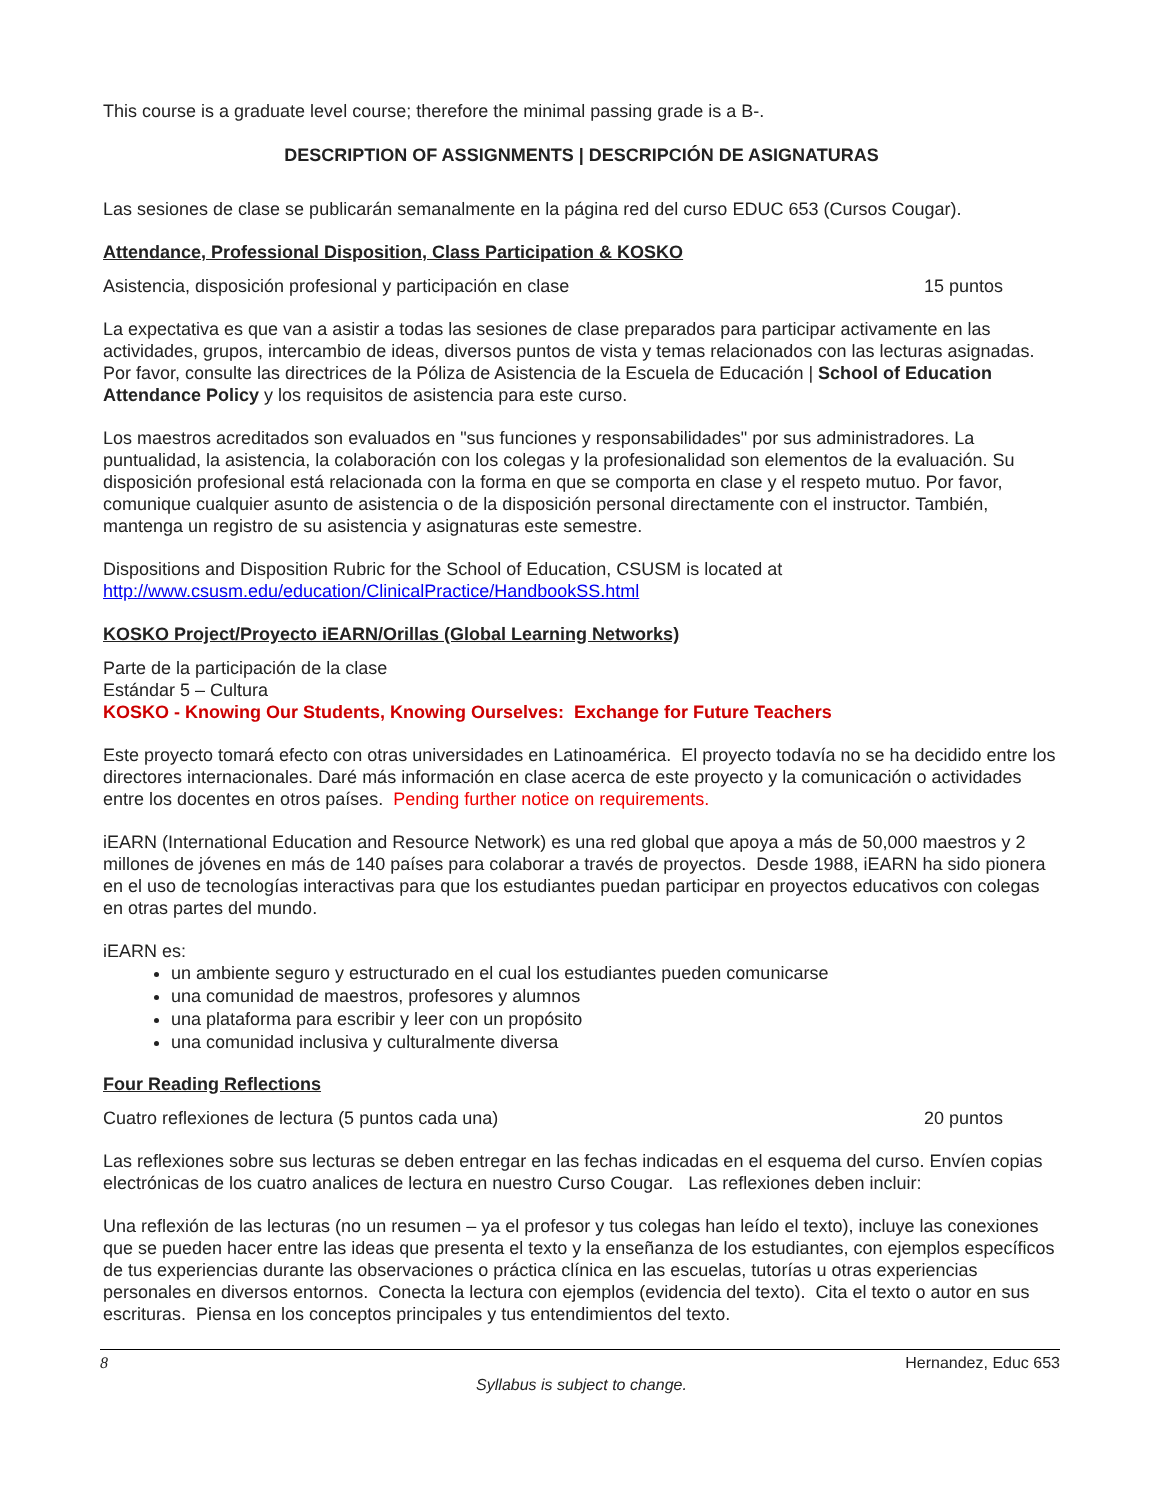This course is a graduate level course; therefore the minimal passing grade is a B-.
DESCRIPTION OF ASSIGNMENTS | DESCRIPCIÓN DE ASIGNATURAS
Las sesiones de clase se publicarán semanalmente en la página red del curso EDUC 653 (Cursos Cougar).
Attendance, Professional Disposition, Class Participation & KOSKO
Asistencia, disposición profesional y participación en clase 15 puntos
La expectativa es que van a asistir a todas las sesiones de clase preparados para participar activamente en las actividades, grupos, intercambio de ideas, diversos puntos de vista y temas relacionados con las lecturas asignadas. Por favor, consulte las directrices de la Póliza de Asistencia de la Escuela de Educación | School of Education Attendance Policy y los requisitos de asistencia para este curso.
Los maestros acreditados son evaluados en "sus funciones y responsabilidades" por sus administradores. La puntualidad, la asistencia, la colaboración con los colegas y la profesionalidad son elementos de la evaluación. Su disposición profesional está relacionada con la forma en que se comporta en clase y el respeto mutuo. Por favor, comunique cualquier asunto de asistencia o de la disposición personal directamente con el instructor. También, mantenga un registro de su asistencia y asignaturas este semestre.
Dispositions and Disposition Rubric for the School of Education, CSUSM is located at
http://www.csusm.edu/education/ClinicalPractice/HandbookSS.html
KOSKO Project/Proyecto iEARN/Orillas (Global Learning Networks)
Parte de la participación de la clase
Estándar 5 – Cultura
KOSKO - Knowing Our Students, Knowing Ourselves: Exchange for Future Teachers
Este proyecto tomará efecto con otras universidades en Latinoamérica. El proyecto todavía no se ha decidido entre los directores internacionales. Daré más información en clase acerca de este proyecto y la comunicación o actividades entre los docentes en otros países. Pending further notice on requirements.
iEARN (International Education and Resource Network) es una red global que apoya a más de 50,000 maestros y 2 millones de jóvenes en más de 140 países para colaborar a través de proyectos. Desde 1988, iEARN ha sido pionera en el uso de tecnologías interactivas para que los estudiantes puedan participar en proyectos educativos con colegas en otras partes del mundo.
iEARN es:
un ambiente seguro y estructurado en el cual los estudiantes pueden comunicarse
una comunidad de maestros, profesores y alumnos
una plataforma para escribir y leer con un propósito
una comunidad inclusiva y culturalmente diversa
Four Reading Reflections
Cuatro reflexiones de lectura (5 puntos cada una) 20 puntos
Las reflexiones sobre sus lecturas se deben entregar en las fechas indicadas en el esquema del curso. Envíen copias electrónicas de los cuatro analices de lectura en nuestro Curso Cougar. Las reflexiones deben incluir:
Una reflexión de las lecturas (no un resumen – ya el profesor y tus colegas han leído el texto), incluye las conexiones que se pueden hacer entre las ideas que presenta el texto y la enseñanza de los estudiantes, con ejemplos específicos de tus experiencias durante las observaciones o práctica clínica en las escuelas, tutorías u otras experiencias personales en diversos entornos. Conecta la lectura con ejemplos (evidencia del texto). Cita el texto o autor en sus escrituras. Piensa en los conceptos principales y tus entendimientos del texto.
8 Hernandez, Educ 653
Syllabus is subject to change.